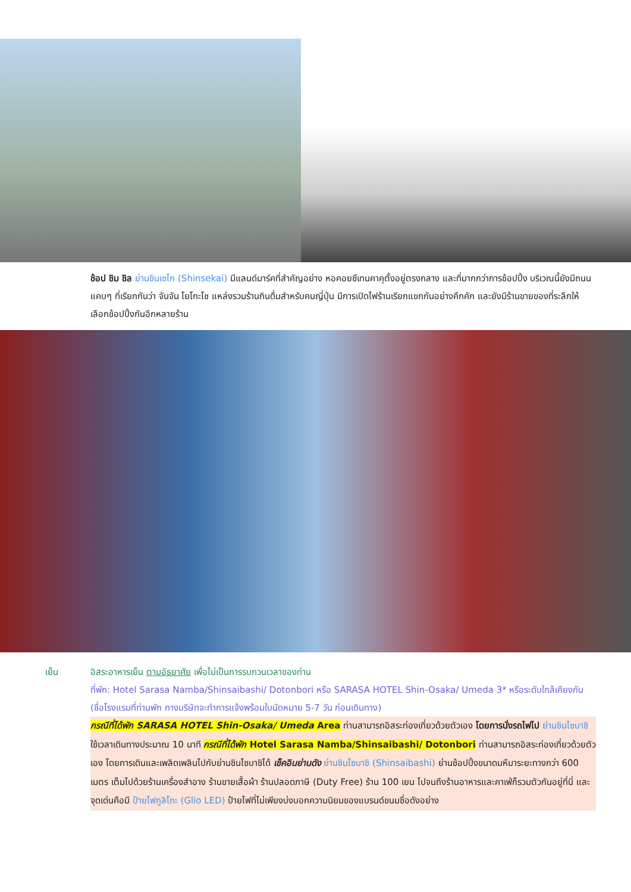ช้อป ชิม ชิล ย่านชินเซไก (Shinsekai) มีแลนด์มาร์คที่สำคัญอย่าง หอคอยซึเทนคาคุตั้งอยู่ตรงกลาง และที่มากกว่าการช้อปปิ้ง บริเวณนี้ยังมีถนนแคบๆ ที่เรียกกันว่า จันจัน โยโกะโช แหล่งรวมร้านกินดื่มสำหรับคนญี่ปุ่น มีการเปิดไฟร้านเรียกแขกกันอย่างคึกคัก และยังมีร้านขายของที่ระลึกให้เลือกช้อปปิ้งกันอีกหลายร้าน
เย็น อิสระอาหารเย็น ตามอัธยาศัย เพื่อไม่เป็นการรบกวนเวลาของท่าน
ที่พัก: Hotel Sarasa Namba/Shinsaibashi/ Dotonbori หรือ SARASA HOTEL Shin-Osaka/ Umeda 3* หรือระดับใกล้เคียงกัน (ชื่อโรงแรมที่ท่านพัก ทางบริษัทจะทำการแจ้งพร้อมใบนัดหมาย 5-7 วัน ก่อนเดินทาง)
กรณีที่ได้พัก SARASA HOTEL Shin-Osaka/ Umeda Area ท่านสามารถอิสระท่องเที่ยวด้วยตัวเอง โดยการนั่งรถไฟไป ย่านชินไซบาชิ ใช้เวลาเดินทางประมาณ 10 นาที กรณีที่ได้พัก Hotel Sarasa Namba/Shinsaibashi/ Dotonbori ท่านสามารถอิสระท่องเที่ยวด้วยตัวเอง โดยการเดินและเพลิดเพลินไปกับย่านชินไซบาชิได้ เช็คอินย่านดัง ย่านชินไซบาชิ (Shinsaibashi) ย่านช้อปปิ้งขนาดมหึมาระยะทางกว่า 600 เมตร เต็มไปด้วยร้านเครื่องสำอาง ร้านขายเสื้อผ้า ร้านปลอดภาษี (Duty Free) ร้าน 100 เยน ไปจนถึงร้านอาหารและคาเฟ่ก็รวมตัวกันอยู่ที่นี่ และจุดเด่นคือมี ป้ายไฟกูลิโกะ (Glio LED) ป้ายไฟที่ไม่เพียงบ่งบอกความนิยมของแบรนด์ขนมชื่อดังอย่าง